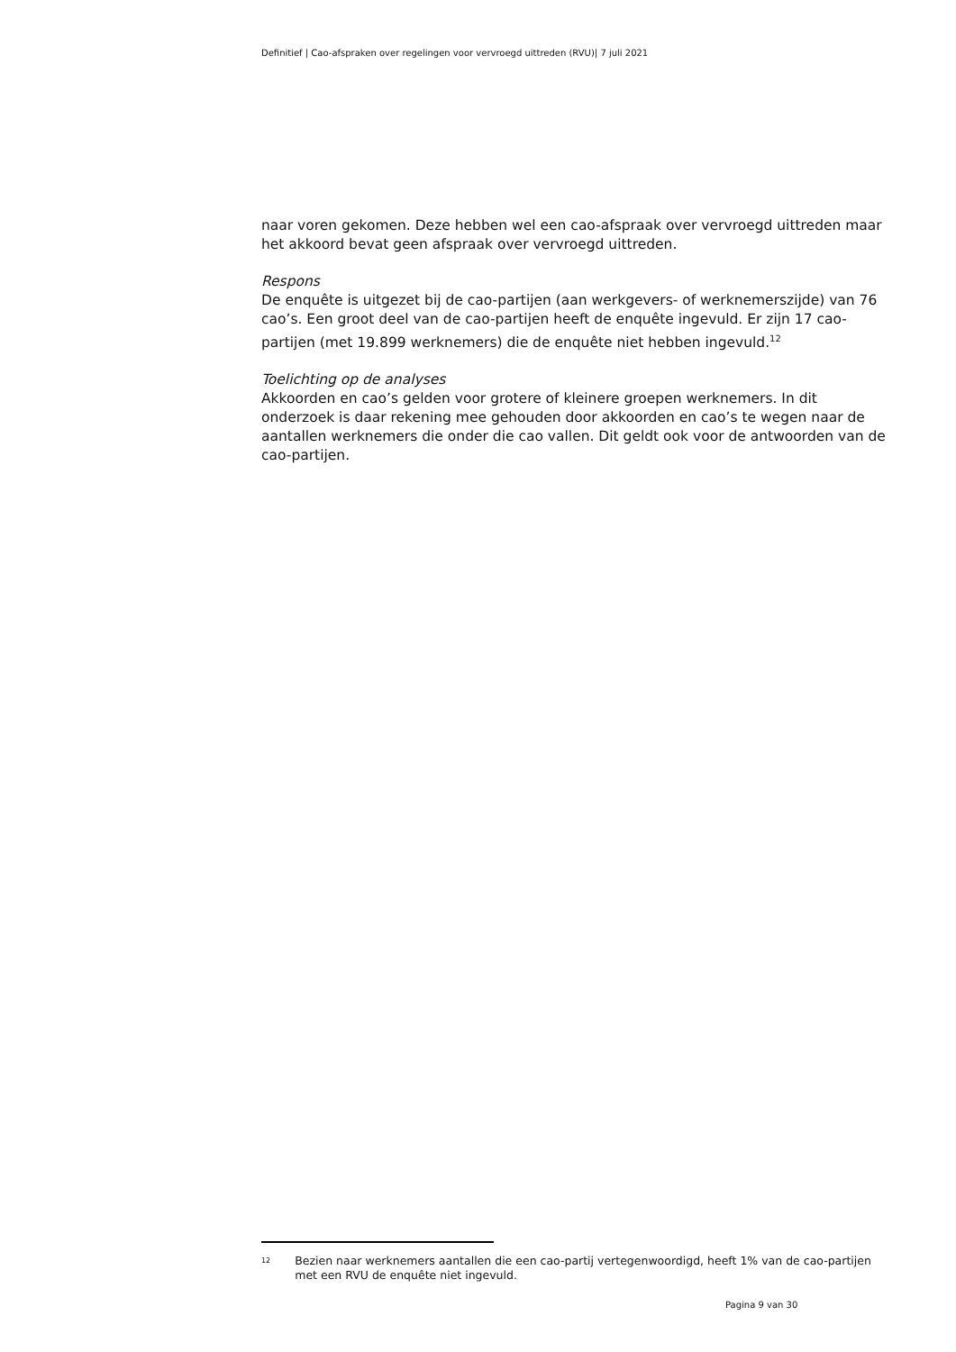Definitief | Cao-afspraken over regelingen voor vervroegd uittreden (RVU)| 7 juli 2021
naar voren gekomen. Deze hebben wel een cao-afspraak over vervroegd uittreden maar het akkoord bevat geen afspraak over vervroegd uittreden.
Respons
De enquête is uitgezet bij de cao-partijen (aan werkgevers- of werknemerszijde) van 76 cao’s. Een groot deel van de cao-partijen heeft de enquête ingevuld. Er zijn 17 cao-partijen (met 19.899 werknemers) die de enquête niet hebben ingevuld.<sup>12</sup>
Toelichting op de analyses
Akkoorden en cao’s gelden voor grotere of kleinere groepen werknemers. In dit onderzoek is daar rekening mee gehouden door akkoorden en cao’s te wegen naar de aantallen werknemers die onder die cao vallen. Dit geldt ook voor de antwoorden van de cao-partijen.
12
Bezien naar werknemers aantallen die een cao-partij vertegenwoordigd, heeft 1% van de cao-partijen met een RVU de enquête niet ingevuld.
Pagina 9 van 30